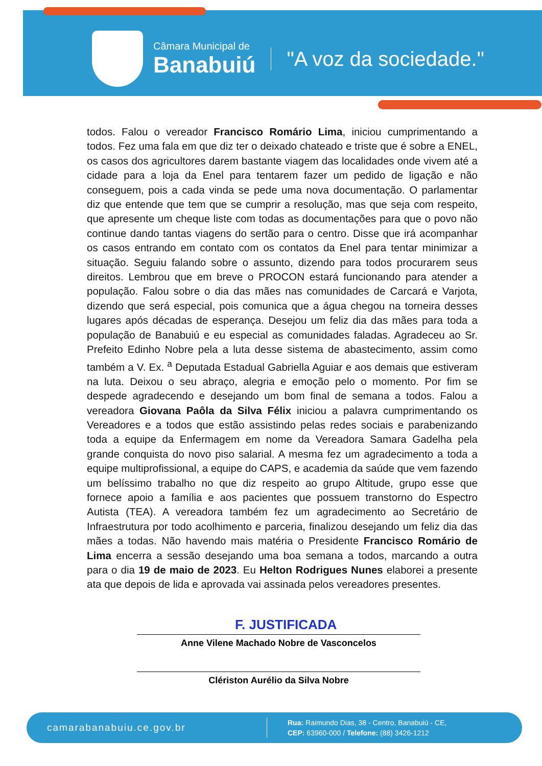Câmara Municipal de
Banabuiú
"A voz da sociedade."
todos. Falou o vereador Francisco Romário Lima, iniciou cumprimentando a todos. Fez uma fala em que diz ter o deixado chateado e triste que é sobre a ENEL, os casos dos agricultores darem bastante viagem das localidades onde vivem até a cidade para a loja da Enel para tentarem fazer um pedido de ligação e não conseguem, pois a cada vinda se pede uma nova documentação. O parlamentar diz que entende que tem que se cumprir a resolução, mas que seja com respeito, que apresente um cheque liste com todas as documentações para que o povo não continue dando tantas viagens do sertão para o centro. Disse que irá acompanhar os casos entrando em contato com os contatos da Enel para tentar minimizar a situação. Seguiu falando sobre o assunto, dizendo para todos procurarem seus direitos. Lembrou que em breve o PROCON estará funcionando para atender a população. Falou sobre o dia das mães nas comunidades de Carcará e Varjota, dizendo que será especial, pois comunica que a água chegou na torneira desses lugares após décadas de esperança. Desejou um feliz dia das mães para toda a população de Banabuiú e eu especial as comunidades faladas. Agradeceu ao Sr. Prefeito Edinho Nobre pela a luta desse sistema de abastecimento, assim como também a V. Ex. <sup>a</sup> Deputada Estadual Gabriella Aguiar e aos demais que estiveram na luta. Deixou o seu abraço, alegria e emoção pelo o momento. Por fim se despede agradecendo e desejando um bom final de semana a todos. Falou a vereadora Giovana Paôla da Silva Félix iniciou a palavra cumprimentando os Vereadores e a todos que estão assistindo pelas redes sociais e parabenizando toda a equipe da Enfermagem em nome da Vereadora Samara Gadelha pela grande conquista do novo piso salarial. A mesma fez um agradecimento a toda a equipe multiprofissional, a equipe do CAPS, e academia da saúde que vem fazendo um belíssimo trabalho no que diz respeito ao grupo Altitude, grupo esse que fornece apoio a família e aos pacientes que possuem transtorno do Espectro Autista (TEA). A vereadora também fez um agradecimento ao Secretário de Infraestrutura por todo acolhimento e parceria, finalizou desejando um feliz dia das mães a todas. Não havendo mais matéria o Presidente Francisco Romário de Lima encerra a sessão desejando uma boa semana a todos, marcando a outra para o dia 19 de maio de 2023. Eu Helton Rodrigues Nunes elaborei a presente ata que depois de lida e aprovada vai assinada pelos vereadores presentes.
F. JUSTIFICADA
Anne Vilene Machado Nobre de Vasconcelos
Clériston Aurélio da Silva Nobre
camarabanabuiu.ce.gov.br
Rua: Raimundo Dias, 38 - Centro, Banabuiú - CE,
CEP: 63960-000 / Telefone: (88) 3426-1212